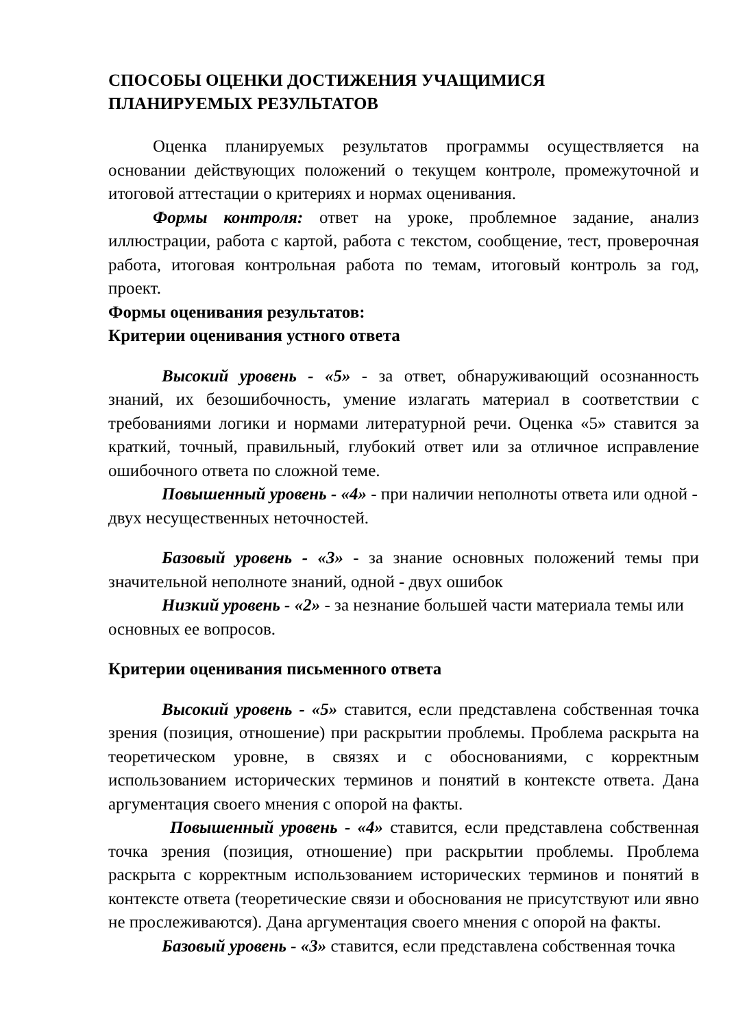СПОСОБЫ ОЦЕНКИ ДОСТИЖЕНИЯ УЧАЩИМИСЯ
ПЛАНИРУЕМЫХ РЕЗУЛЬТАТОВ
Оценка планируемых результатов программы осуществляется на основании действующих положений о текущем контроле, промежуточной и итоговой аттестации о критериях и нормах оценивания.
Формы контроля: ответ на уроке, проблемное задание, анализ иллюстрации, работа с картой, работа с текстом, сообщение, тест, проверочная работа, итоговая контрольная работа по темам, итоговый контроль за год, проект.
Формы оценивания результатов:
Критерии оценивания устного ответа
Высокий уровень - «5» - за ответ, обнаруживающий осознанность знаний, их безошибочность, умение излагать материал в соответствии с требованиями логики и нормами литературной речи. Оценка «5» ставится за краткий, точный, правильный, глубокий ответ или за отличное исправление ошибочного ответа по сложной теме.
Повышенный уровень - «4» - при наличии неполноты ответа или одной - двух несущественных неточностей.
Базовый уровень - «3» - за знание основных положений темы при значительной неполноте знаний, одной - двух ошибок
Низкий уровень - «2» - за незнание большей части материала темы или основных ее вопросов.
Критерии оценивания письменного ответа
Высокий уровень - «5» ставится, если представлена собственная точка зрения (позиция, отношение) при раскрытии проблемы. Проблема раскрыта на теоретическом уровне, в связях и с обоснованиями, с корректным использованием исторических терминов и понятий в контексте ответа. Дана аргументация своего мнения с опорой на факты.
Повышенный уровень - «4» ставится, если представлена собственная точка зрения (позиция, отношение) при раскрытии проблемы. Проблема раскрыта с корректным использованием исторических терминов и понятий в контексте ответа (теоретические связи и обоснования не присутствуют или явно не прослеживаются). Дана аргументация своего мнения с опорой на факты.
Базовый уровень - «3» ставится, если представлена собственная точка